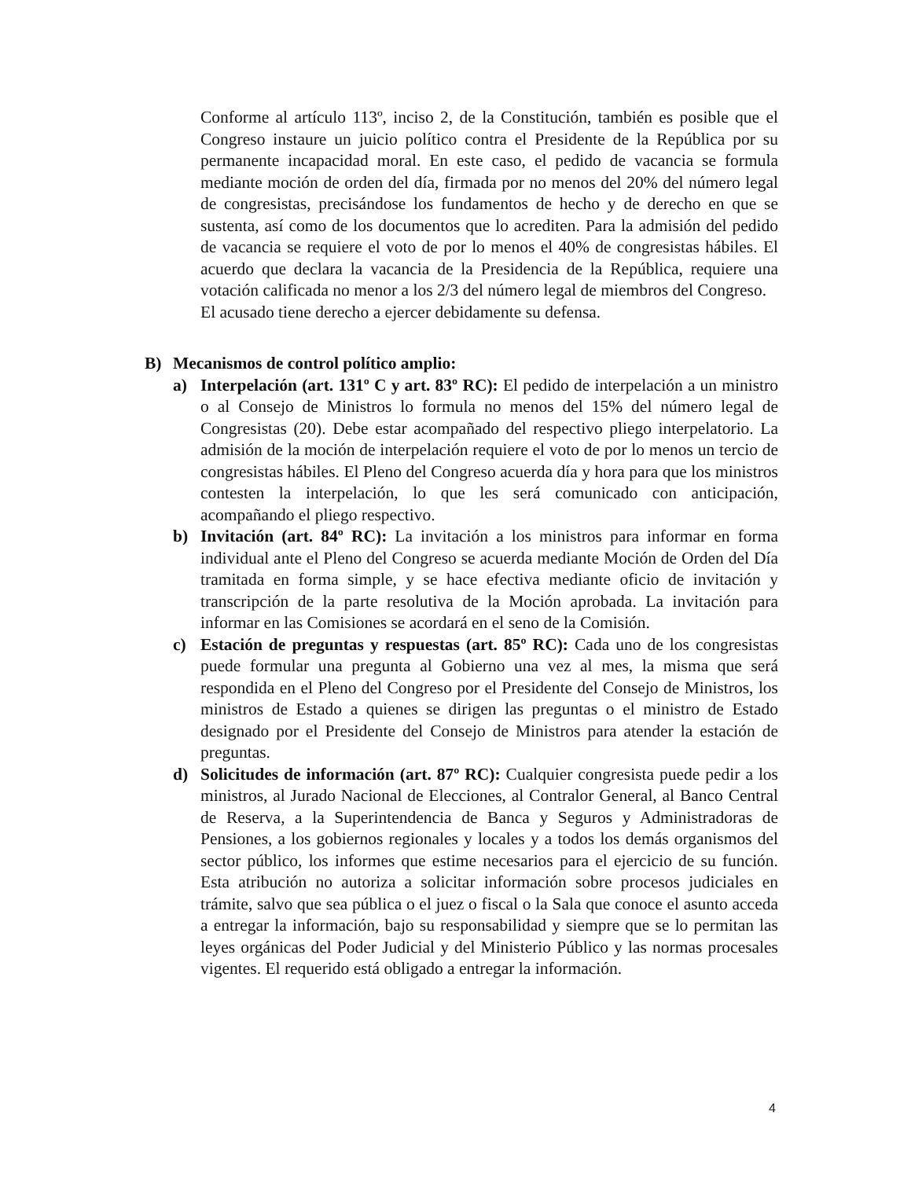Conforme al artículo 113º, inciso 2, de la Constitución, también es posible que el Congreso instaure un juicio político contra el Presidente de la República por su permanente incapacidad moral. En este caso, el pedido de vacancia se formula mediante moción de orden del día, firmada por no menos del 20% del número legal de congresistas, precisándose los fundamentos de hecho y de derecho en que se sustenta, así como de los documentos que lo acrediten. Para la admisión del pedido de vacancia se requiere el voto de por lo menos el 40% de congresistas hábiles. El acuerdo que declara la vacancia de la Presidencia de la República, requiere una votación calificada no menor a los 2/3 del número legal de miembros del Congreso.
El acusado tiene derecho a ejercer debidamente su defensa.
B) Mecanismos de control político amplio:
a) Interpelación (art. 131º C y art. 83º RC): El pedido de interpelación a un ministro o al Consejo de Ministros lo formula no menos del 15% del número legal de Congresistas (20). Debe estar acompañado del respectivo pliego interpelatorio. La admisión de la moción de interpelación requiere el voto de por lo menos un tercio de congresistas hábiles. El Pleno del Congreso acuerda día y hora para que los ministros contesten la interpelación, lo que les será comunicado con anticipación, acompañando el pliego respectivo.
b) Invitación (art. 84º RC): La invitación a los ministros para informar en forma individual ante el Pleno del Congreso se acuerda mediante Moción de Orden del Día tramitada en forma simple, y se hace efectiva mediante oficio de invitación y transcripción de la parte resolutiva de la Moción aprobada. La invitación para informar en las Comisiones se acordará en el seno de la Comisión.
c) Estación de preguntas y respuestas (art. 85º RC): Cada uno de los congresistas puede formular una pregunta al Gobierno una vez al mes, la misma que será respondida en el Pleno del Congreso por el Presidente del Consejo de Ministros, los ministros de Estado a quienes se dirigen las preguntas o el ministro de Estado designado por el Presidente del Consejo de Ministros para atender la estación de preguntas.
d) Solicitudes de información (art. 87º RC): Cualquier congresista puede pedir a los ministros, al Jurado Nacional de Elecciones, al Contralor General, al Banco Central de Reserva, a la Superintendencia de Banca y Seguros y Administradoras de Pensiones, a los gobiernos regionales y locales y a todos los demás organismos del sector público, los informes que estime necesarios para el ejercicio de su función. Esta atribución no autoriza a solicitar información sobre procesos judiciales en trámite, salvo que sea pública o el juez o fiscal o la Sala que conoce el asunto acceda a entregar la información, bajo su responsabilidad y siempre que se lo permitan las leyes orgánicas del Poder Judicial y del Ministerio Público y las normas procesales vigentes. El requerido está obligado a entregar la información.
4